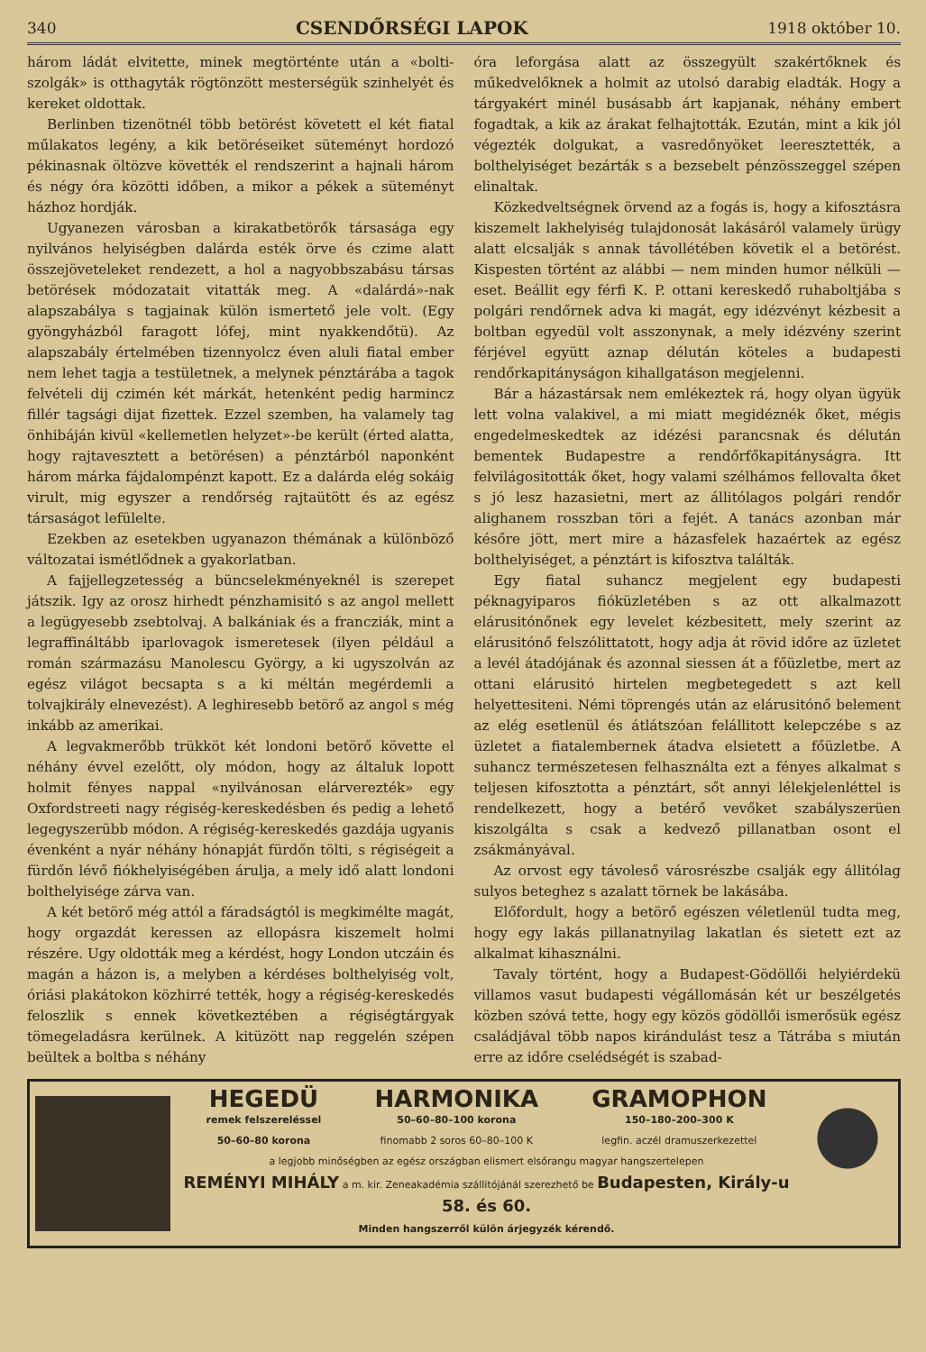340 CSENDŐRSÉGI LAPOK 1918 október 10.
három ládát elvitette, minek megtörténte után a «bolti-szolgák» is otthagyták rögtönzött mesterségük szinhelyét és kereket oldottak.
Berlinben tizenötnél több betörést követett el két fiatal műlakatos legény, a kik betöréseiket süteményt hordozó pékinasnak öltözve követték el rendszerint a hajnali három és négy óra közötti időben, a mikor a pékek a süteményt házhoz hordják.
Ugyanezen városban a kirakatbetörők társasága egy nyilvános helyiségben dalárda esték örve és czime alatt összejöveteleket rendezett, a hol a nagyobbszabásu társas betörések módozatait vitatták meg. A «dalárdá»-nak alapszabálya s tagjainak külön ismertető jele volt. (Egy gyöngyházból faragott lófej, mint nyakkendőtü). Az alapszabály értelmében tizennyolcz éven aluli fiatal ember nem lehet tagja a testületnek, a melynek pénztárába a tagok felvételi dij czimén két márkát, hetenként pedig harmincz fillér tagsági dijat fizettek. Ezzel szemben, ha valamely tag önhibáján kivül «kellemetlen helyzet»-be került (érted alatta, hogy rajtavesztett a betörésen) a pénztárból naponként három márka fájdalompénzt kapott. Ez a dalárda elég sokáig virult, mig egyszer a rendőrség rajtaütött és az egész társaságot lefülelte.
Ezekben az esetekben ugyanazon thémának a különböző változatai ismétlődnek a gyakorlatban.
A fajjellegzetesség a büncselekményeknél is szerepet játszik. Igy az orosz hirhedt pénzhamisitó s az angol mellett a legügyesebb zsebtolvaj. A balkániak és a francziák, mint a legraffináltább iparlovagok ismeretesek (ilyen például a román származásu Manolescu György, a ki ugyszolván az egész világot becsapta s a ki méltán megérdemli a tolvajkirály elnevezést). A leghiresebb betörő az angol s még inkább az amerikai.
A legvakmerőbb trükköt két londoni betörő követte el néhány évvel ezelőtt, oly módon, hogy az általuk lopott holmit fényes nappal «nyilvánosan elárverezték» egy Oxfordstreeti nagy régiség-kereskedésben és pedig a lehető legegyszerübb módon. A régiség-kereskedés gazdája ugyanis évenként a nyár néhány hónapját fürdőn tölti, s régiségeit a fürdőn lévő fiókhelyiségében árulja, a mely idő alatt londoni bolthelyisége zárva van.
A két betörő még attól a fáradságtól is megkimélte magát, hogy orgazdát keressen az ellopásra kiszemelt holmi részére. Ugy oldották meg a kérdést, hogy London utczáin és magán a házon is, a melyben a kérdéses bolthelyiség volt, óriási plakátokon közhirré tették, hogy a régiség-kereskedés feloszlik s ennek következtében a régiségtárgyak tömegeladásra kerülnek. A kitüzött nap reggelén szépen beültek a boltba s néhány
óra leforgása alatt az összegyült szakértőknek és műkedvelőknek a holmit az utolsó darabig eladták. Hogy a tárgyakért minél busásabb árt kapjanak, néhány embert fogadtak, a kik az árakat felhajtották. Ezután, mint a kik jól végezték dolgukat, a vasredőnyöket leeresztették, a bolthelyiséget bezárták s a bezsebelt pénzösszeggel szépen elinaltak.
Közkedveltségnek örvend az a fogás is, hogy a kifosztásra kiszemelt lakhelyiség tulajdonosát lakásáról valamely ürügy alatt elcsalják s annak távollétében követik el a betörést. Kispesten történt az alábbi — nem minden humor nélküli — eset. Beállit egy férfi K. P. ottani kereskedő ruhaboltjába s polgári rendőrnek adva ki magát, egy idézvényt kézbesit a boltban egyedül volt asszonynak, a mely idézvény szerint férjével együtt aznap délután köteles a budapesti rendőrkapitányságon kihallgatáson megjelenni.
Bár a házastársak nem emlékeztek rá, hogy olyan ügyük lett volna valakivel, a mi miatt megidéznék őket, mégis engedelmeskedtek az idézési parancsnak és délután bementek Budapestre a rendőrfőkapitányságra. Itt felvilágositották őket, hogy valami szélhámos fellovalta őket s jó lesz hazasietni, mert az állitólagos polgári rendőr alighanem rosszban töri a fejét. A tanács azonban már későre jött, mert mire a házasfelek hazaértek az egész bolthelyiséget, a pénztárt is kifosztva találták.
Egy fiatal suhancz megjelent egy budapesti péknagyiparos fióküzletében s az ott alkalmazott elárusitónőnek egy levelet kézbesitett, mely szerint az elárusitónő felszólittatott, hogy adja át rövid időre az üzletet a levél átadójának és azonnal siessen át a főüzletbe, mert az ottani elárusitó hirtelen megbetegedett s azt kell helyettesiteni. Némi töprengés után az elárusitónő belement az elég esetlenül és átlátszóan felállitott kelepczébe s az üzletet a fiatalembernek átadva elsietett a főüzletbe. A suhancz természetesen felhasználta ezt a fényes alkalmat s teljesen kifosztotta a pénztárt, sőt annyi lélekjelenléttel is rendelkezett, hogy a betérő vevőket szabályszerüen kiszolgálta s csak a kedvező pillanatban osont el zsákmányával.
Az orvost egy távoleső városrészbe csalják egy állitólag sulyos beteghez s azalatt törnek be lakásába.
Előfordult, hogy a betörő egészen véletlenül tudta meg, hogy egy lakás pillanatnyilag lakatlan és sietett ezt az alkalmat kihasználni.
Tavaly történt, hogy a Budapest-Gödöllői helyiérdekü villamos vasut budapesti végállomásán két ur beszélgetés közben szóvá tette, hogy egy közös gödöllői ismerősük egész családjával több napos kirándulást tesz a Tátrába s miután erre az időre cselédségét is szabad-
HEGEDÜ
remek felszereléssel
50–60–80 korona
HARMONIKA
50–60–80–100 korona
finomabb 2 soros 60–80–100 K
GRAMOPHON
150–180–200–300 K
legfin. aczél dramuszerkezettel
a legjobb minőségben az egész országban elismert elsőrangu magyar hangszertelepen
REMÉNYI MIHÁLY a m. kir. Zeneakadémia szállitójánál szerezhető be Budapesten, Király-u 58. és 60.
Minden hangszerről külön árjegyzék kérendő.